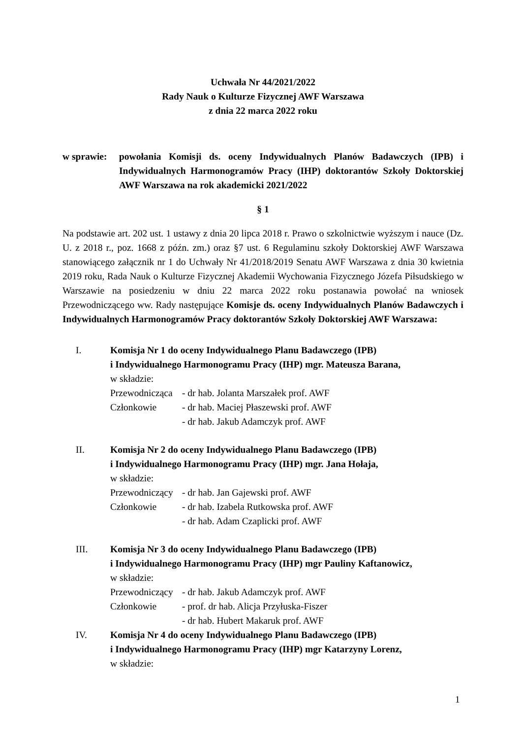Uchwała Nr 44/2021/2022
Rady Nauk o Kulturze Fizycznej AWF Warszawa
z dnia 22 marca 2022 roku
w sprawie:
powołania Komisji ds. oceny Indywidualnych Planów Badawczych (IPB) i Indywidualnych Harmonogramów Pracy (IHP) doktorantów Szkoły Doktorskiej AWF Warszawa na rok akademicki 2021/2022
§ 1
Na podstawie art. 202 ust. 1 ustawy z dnia 20 lipca 2018 r. Prawo o szkolnictwie wyższym i nauce (Dz. U. z 2018 r., poz. 1668 z późn. zm.) oraz §7 ust. 6 Regulaminu szkoły Doktorskiej AWF Warszawa stanowiącego załącznik nr 1 do Uchwały Nr 41/2018/2019 Senatu AWF Warszawa z dnia 30 kwietnia 2019 roku, Rada Nauk o Kulturze Fizycznej Akademii Wychowania Fizycznego Józefa Piłsudskiego w Warszawie na posiedzeniu w dniu 22 marca 2022 roku postanawia powołać na wniosek Przewodniczącego ww. Rady następujące Komisje ds. oceny Indywidualnych Planów Badawczych i Indywidualnych Harmonogramów Pracy doktorantów Szkoły Doktorskiej AWF Warszawa:
I. Komisja Nr 1 do oceny Indywidualnego Planu Badawczego (IPB)
i Indywidualnego Harmonogramu Pracy (IHP) mgr. Mateusza Barana,
w składzie:
Przewodnicząca
- dr hab. Jolanta Marszałek prof. AWF
Członkowie - dr hab. Maciej Płaszewski prof. AWF
- dr hab. Jakub Adamczyk prof. AWF
II. Komisja Nr 2 do oceny Indywidualnego Planu Badawczego (IPB)
i Indywidualnego Harmonogramu Pracy (IHP) mgr. Jana Hołaja,
w składzie:
Przewodniczący
- dr hab. Jan Gajewski prof. AWF
Członkowie - dr hab. Izabela Rutkowska prof. AWF
- dr hab. Adam Czaplicki prof. AWF
III. Komisja Nr 3 do oceny Indywidualnego Planu Badawczego (IPB)
i Indywidualnego Harmonogramu Pracy (IHP) mgr Pauliny Kaftanowicz,
w składzie:
Przewodniczący
- dr hab. Jakub Adamczyk prof. AWF
Członkowie - prof. dr hab. Alicja Przyłuska-Fiszer
- dr hab. Hubert Makaruk prof. AWF
IV. Komisja Nr 4 do oceny Indywidualnego Planu Badawczego (IPB)
i Indywidualnego Harmonogramu Pracy (IHP) mgr Katarzyny Lorenz,
w składzie:
1